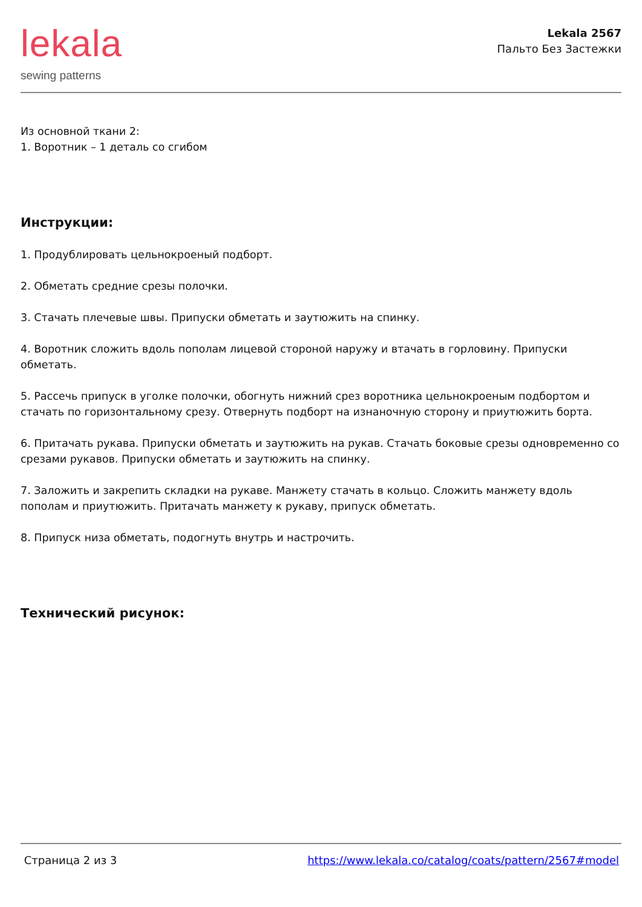lekala
sewing patterns
Lekala 2567
Пальто Без Застежки
Из основной ткани 2:
1. Воротник – 1 деталь со сгибом
Инструкции:
1. Продублировать цельнокроеный подборт.
2. Обметать средние срезы полочки.
3. Стачать плечевые швы. Припуски обметать и заутюжить на спинку.
4. Воротник сложить вдоль пополам лицевой стороной наружу и втачать в горловину. Припуски обметать.
5. Рассечь припуск в уголке полочки, обогнуть нижний срез воротника цельнокроеным подбортом и стачать по горизонтальному срезу. Отвернуть подборт на изнаночную сторону и приутюжить борта.
6. Притачать рукава. Припуски обметать и заутюжить на рукав. Стачать боковые срезы одновременно со срезами рукавов. Припуски обметать и заутюжить на спинку.
7. Заложить и закрепить складки на рукаве. Манжету стачать в кольцо. Сложить манжету вдоль пополам и приутюжить. Притачать манжету к рукаву, припуск обметать.
8. Припуск низа обметать, подогнуть внутрь и настрочить.
Технический рисунок:
Страница 2 из 3 https://www.lekala.co/catalog/coats/pattern/2567#model